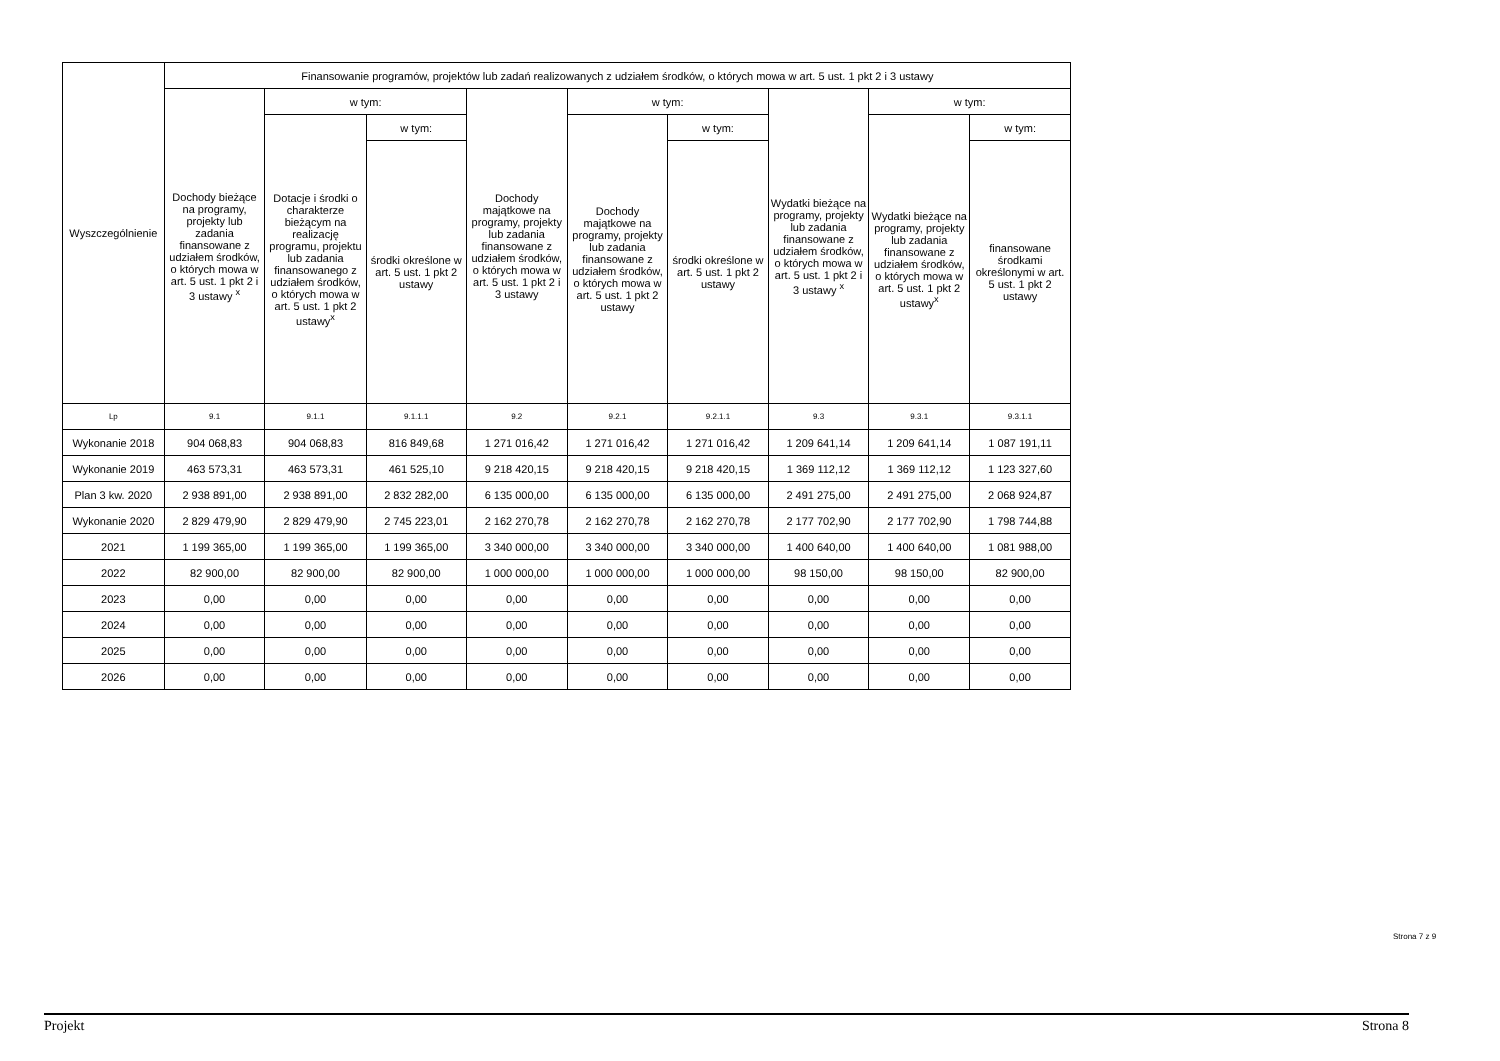| Wyszczególnienie | Finansowanie programów, projektów lub zadań realizowanych z udziałem środków, o których mowa w art. 5 ust. 1 pkt 2 i 3 ustawy | | | | | | | | |
| --- | --- | --- | --- | --- | --- | --- | --- | --- | --- |
| | Dochody bieżące na programy, projekty lub zadania finansowane z udziałem środków, o których mowa w art. 5 ust. 1 pkt 2 i 3 ustawy <sup>x</sup> | w tym: | | Dochody majątkowe na programy, projekty lub zadania finansowane z udziałem środków, o których mowa w art. 5 ust. 1 pkt 2 i 3 ustawy | w tym: | | Wydatki bieżące na programy, projekty lub zadania finansowane z udziałem środków, o których mowa w art. 5 ust. 1 pkt 2 i 3 ustawy <sup>x</sup> | w tym: | |
| | | Dotacje i środki o charakterze bieżącym na realizację programu, projektu lub zadania finansowanego z udziałem środków, o których mowa w art. 5 ust. 1 pkt 2 ustawy<sup>x</sup> | w tym: | | Dochody majątkowe na programy, projekty lub zadania finansowane z udziałem środków, o których mowa w art. 5 ust. 1 pkt 2 ustawy | w tym: | | Wydatki bieżące na programy, projekty lub zadania finansowane z udziałem środków, o których mowa w art. 5 ust. 1 pkt 2 ustawy<sup>x</sup> | w tym: |
| | | | środki określone w art. 5 ust. 1 pkt 2 ustawy | | | środki określone w art. 5 ust. 1 pkt 2 ustawy | | | finansowane środkami określonymi w art. 5 ust. 1 pkt 2 ustawy |
| Lp | 9.1 | 9.1.1 | 9.1.1.1 | 9.2 | 9.2.1 | 9.2.1.1 | 9.3 | 9.3.1 | 9.3.1.1 |
| Wykonanie 2018 | 904 068,83 | 904 068,83 | 816 849,68 | 1 271 016,42 | 1 271 016,42 | 1 271 016,42 | 1 209 641,14 | 1 209 641,14 | 1 087 191,11 |
| Wykonanie 2019 | 463 573,31 | 463 573,31 | 461 525,10 | 9 218 420,15 | 9 218 420,15 | 9 218 420,15 | 1 369 112,12 | 1 369 112,12 | 1 123 327,60 |
| Plan 3 kw. 2020 | 2 938 891,00 | 2 938 891,00 | 2 832 282,00 | 6 135 000,00 | 6 135 000,00 | 6 135 000,00 | 2 491 275,00 | 2 491 275,00 | 2 068 924,87 |
| Wykonanie 2020 | 2 829 479,90 | 2 829 479,90 | 2 745 223,01 | 2 162 270,78 | 2 162 270,78 | 2 162 270,78 | 2 177 702,90 | 2 177 702,90 | 1 798 744,88 |
| 2021 | 1 199 365,00 | 1 199 365,00 | 1 199 365,00 | 3 340 000,00 | 3 340 000,00 | 3 340 000,00 | 1 400 640,00 | 1 400 640,00 | 1 081 988,00 |
| 2022 | 82 900,00 | 82 900,00 | 82 900,00 | 1 000 000,00 | 1 000 000,00 | 1 000 000,00 | 98 150,00 | 98 150,00 | 82 900,00 |
| 2023 | 0,00 | 0,00 | 0,00 | 0,00 | 0,00 | 0,00 | 0,00 | 0,00 | 0,00 |
| 2024 | 0,00 | 0,00 | 0,00 | 0,00 | 0,00 | 0,00 | 0,00 | 0,00 | 0,00 |
| 2025 | 0,00 | 0,00 | 0,00 | 0,00 | 0,00 | 0,00 | 0,00 | 0,00 | 0,00 |
| 2026 | 0,00 | 0,00 | 0,00 | 0,00 | 0,00 | 0,00 | 0,00 | 0,00 | 0,00 |
Strona 7 z 9
Projekt Strona 8